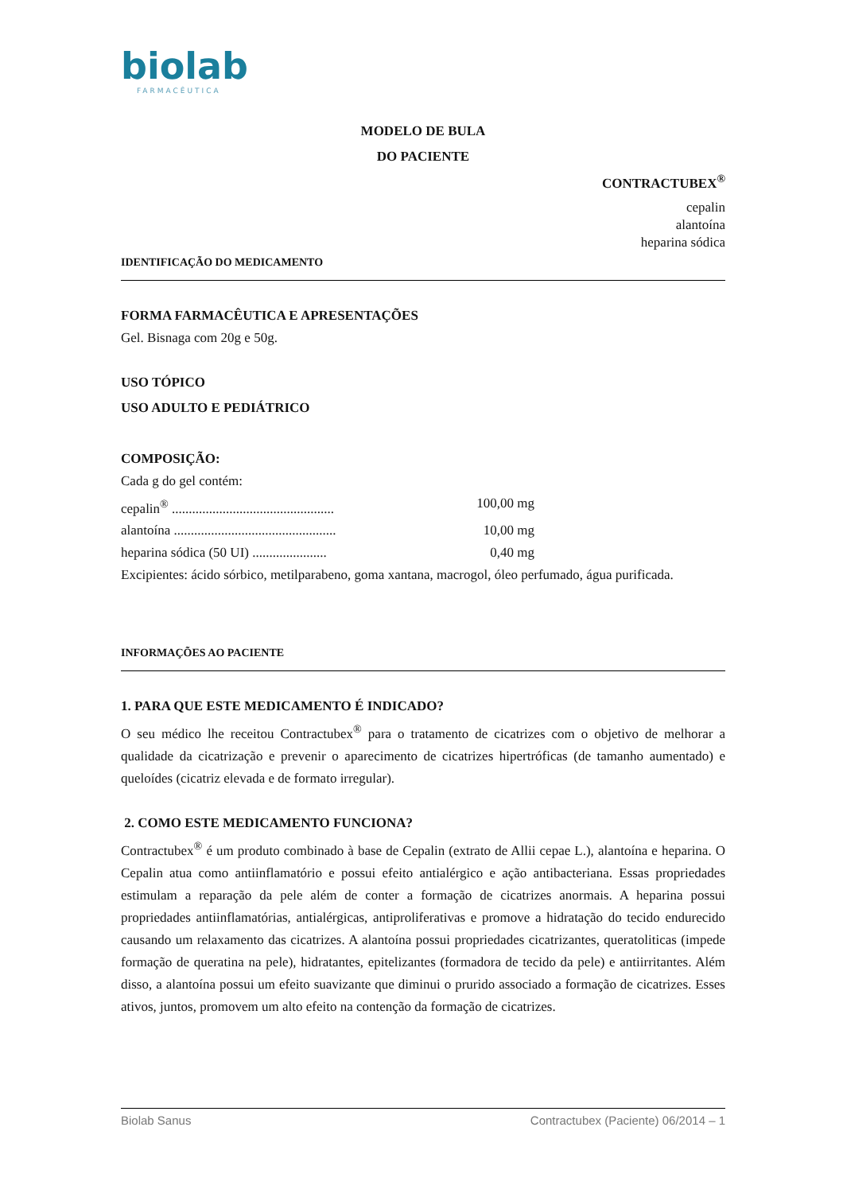biolab
FARMACÊUTICA
MODELO DE BULA
DO PACIENTE
CONTRACTUBEX<sup>®</sup>
cepalin
alantoína
heparina sódica
IDENTIFICAÇÃO DO MEDICAMENTO
FORMA FARMACÊUTICA E APRESENTAÇÕES
Gel. Bisnaga com 20g e 50g.
USO TÓPICO
USO ADULTO E PEDIÁTRICO
COMPOSIÇÃO:
Cada g do gel contém:
cepalin<sup>®</sup> ................................................ 100,00 mg
alantoína ................................................ 10,00 mg
heparina sódica (50 UI) ...................... 0,40 mg
Excipientes: ácido sórbico, metilparabeno, goma xantana, macrogol, óleo perfumado, água purificada.
INFORMAÇÕES AO PACIENTE
1. PARA QUE ESTE MEDICAMENTO É INDICADO?
O seu médico lhe receitou Contractubex<sup>®</sup> para o tratamento de cicatrizes com o objetivo de melhorar a qualidade da cicatrização e prevenir o aparecimento de cicatrizes hipertróficas (de tamanho aumentado) e queloídes (cicatriz elevada e de formato irregular).
2. COMO ESTE MEDICAMENTO FUNCIONA?
Contractubex<sup>®</sup> é um produto combinado à base de Cepalin (extrato de Allii cepae L.), alantoína e heparina. O Cepalin atua como antiinflamatório e possui efeito antialérgico e ação antibacteriana. Essas propriedades estimulam a reparação da pele além de conter a formação de cicatrizes anormais. A heparina possui propriedades antiinflamatórias, antialérgicas, antiproliferativas e promove a hidratação do tecido endurecido causando um relaxamento das cicatrizes. A alantoína possui propriedades cicatrizantes, queratoliticas (impede formação de queratina na pele), hidratantes, epitelizantes (formadora de tecido da pele) e antiirritantes. Além disso, a alantoína possui um efeito suavizante que diminui o prurido associado a formação de cicatrizes. Esses ativos, juntos, promovem um alto efeito na contenção da formação de cicatrizes.
Biolab Sanus Contractubex (Paciente) 06/2014 – 1